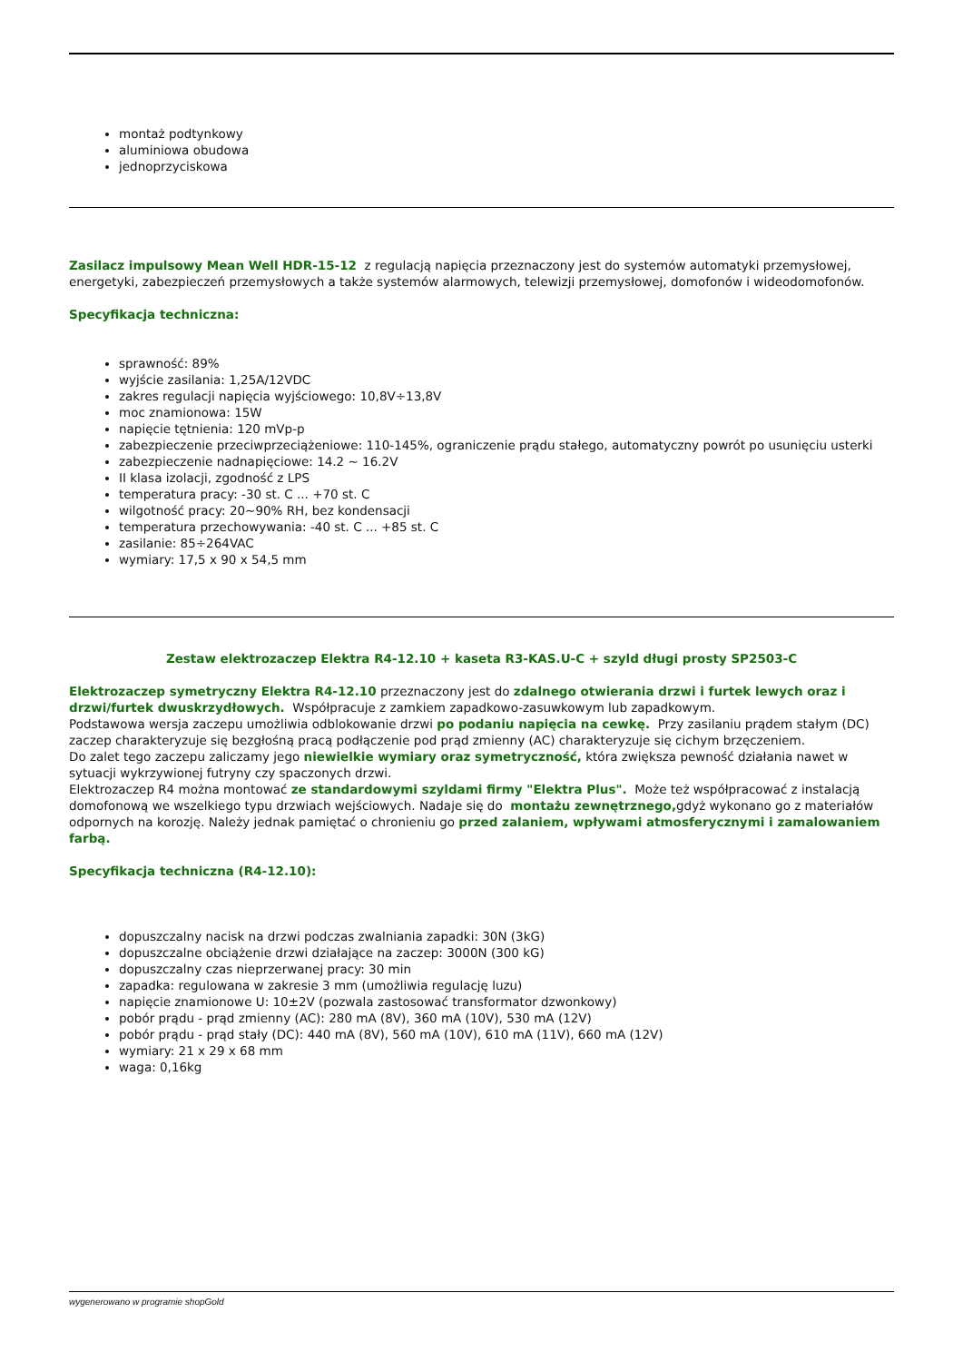montaż podtynkowy
aluminiowa obudowa
jednoprzyciskowa
Zasilacz impulsowy Mean Well HDR-15-12 z regulacją napięcia przeznaczony jest do systemów automatyki przemysłowej, energetyki, zabezpieczeń przemysłowych a także systemów alarmowych, telewizji przemysłowej, domofonów i wideodomofonów.
Specyfikacja techniczna:
sprawność: 89%
wyjście zasilania: 1,25A/12VDC
zakres regulacji napięcia wyjściowego: 10,8V÷13,8V
moc znamionowa: 15W
napięcie tętnienia: 120 mVp-p
zabezpieczenie przeciwprzeciążeniowe: 110-145%, ograniczenie prądu stałego, automatyczny powrót po usunięciu usterki
zabezpieczenie nadnapięciowe: 14.2 ~ 16.2V
II klasa izolacji, zgodność z LPS
temperatura pracy: -30 st. C ... +70 st. C
wilgotność pracy: 20~90% RH, bez kondensacji
temperatura przechowywania: -40 st. C ... +85 st. C
zasilanie: 85÷264VAC
wymiary: 17,5 x 90 x 54,5 mm
Zestaw elektrozaczep Elektra R4-12.10 + kaseta R3-KAS.U-C + szyld długi prosty SP2503-C
Elektrozaczep symetryczny Elektra R4-12.10 przeznaczony jest do zdalnego otwierania drzwi i furtek lewych oraz i drzwi/furtek dwuskrzydłowych. Współpracuje z zamkiem zapadkowo-zasuwkowym lub zapadkowym.
Podstawowa wersja zaczepu umożliwia odblokowanie drzwi po podaniu napięcia na cewkę. Przy zasilaniu prądem stałym (DC) zaczep charakteryzuje się bezgłośną pracą podłączenie pod prąd zmienny (AC) charakteryzuje się cichym brzęczeniem.
Do zalet tego zaczepu zaliczamy jego niewielkie wymiary oraz symetryczność, która zwiększa pewność działania nawet w sytuacji wykrzywionej futryny czy spaczonych drzwi.
Elektrozaczep R4 można montować ze standardowymi szyldami firmy "Elektra Plus". Może też współpracować z instalacją domofonową we wszelkiego typu drzwiach wejściowych. Nadaje się do montażu zewnętrznego, gdyż wykonano go z materiałów odpornych na korozję. Należy jednak pamiętać o chronieniu go przed zalaniem, wpływami atmosferycznymi i zamalowaniem farbą.
Specyfikacja techniczna (R4-12.10):
dopuszczalny nacisk na drzwi podczas zwalniania zapadki: 30N (3kG)
dopuszczalne obciążenie drzwi działające na zaczep: 3000N (300 kG)
dopuszczalny czas nieprzerwanej pracy: 30 min
zapadka: regulowana w zakresie 3 mm (umożliwia regulację luzu)
napięcie znamionowe U: 10±2V (pozwala zastosować transformator dzwonkowy)
pobór prądu - prąd zmienny (AC): 280 mA (8V), 360 mA (10V), 530 mA (12V)
pobór prądu - prąd stały (DC): 440 mA (8V), 560 mA (10V), 610 mA (11V), 660 mA (12V)
wymiary: 21 x 29 x 68 mm
waga: 0,16kg
wygenerowano w programie shopGold